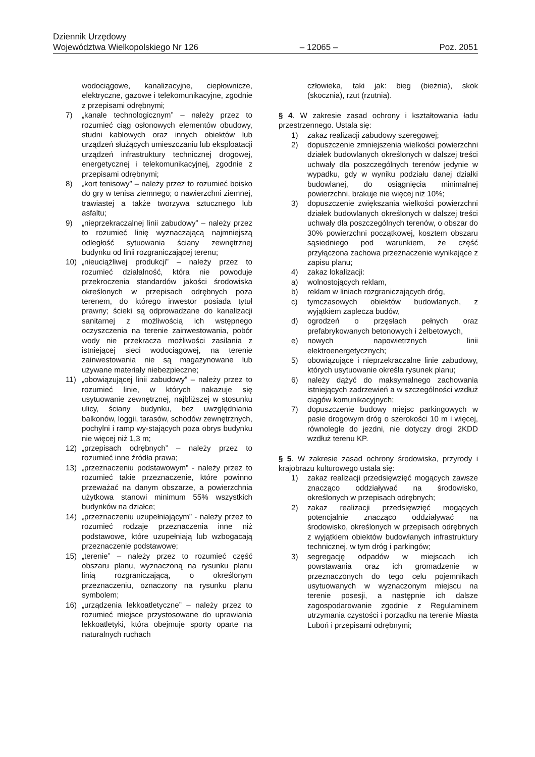Dziennik Urzędowy
Województwa Wielkopolskiego Nr 126 – 12065 – Poz. 2051
wodociągowe, kanalizacyjne, ciepłownicze, elektryczne, gazowe i telekomunikacyjne, zgodnie z przepisami odrębnymi;
7) „kanale technologicznym” – należy przez to rozumieć ciąg osłonowych elementów obudowy, studni kablowych oraz innych obiektów lub urządzeń służących umieszczaniu lub eksploatacji urządzeń infrastruktury technicznej drogowej, energetycznej i telekomunikacyjnej, zgodnie z przepisami odrębnymi;
8) „kort tenisowy” – należy przez to rozumieć boisko do gry w tenisa ziemnego; o nawierzchni ziemnej, trawiastej a także tworzywa sztucznego lub asfaltu;
9) „nieprzekraczalnej linii zabudowy” – należy przez to rozumieć linię wyznaczającą najmniejszą odległość sytuowania ściany zewnętrznej budynku od linii rozgraniczającej terenu;
10) „nieuciążliwej produkcji” – należy przez to rozumieć działalność, która nie powoduje przekroczenia standardów jakości środowiska określonych w przepisach odrębnych poza terenem, do którego inwestor posiada tytuł prawny; ścieki są odprowadzane do kanalizacji sanitarnej z możliwością ich wstępnego oczyszczenia na terenie zainwestowania, pobór wody nie przekracza możliwości zasilania z istniejącej sieci wodociągowej, na terenie zainwestowania nie są magazynowane lub używane materiały niebezpieczne;
11) „obowiązującej linii zabudowy” – należy przez to rozumieć linie, w których nakazuje się usytuowanie zewnętrznej, najbliższej w stosunku ulicy, ściany budynku, bez uwzględniania balkonów, loggii, tarasów, schodów zewnętrznych, pochylni i ramp wy-stających poza obrys budynku nie więcej niż 1,3 m;
12) „przepisach odrębnych” – należy przez to rozumieć inne źródła prawa;
13) „przeznaczeniu podstawowym” - należy przez to rozumieć takie przeznaczenie, które powinno przeważać na danym obszarze, a powierzchnia użytkowa stanowi minimum 55% wszystkich budynków na działce;
14) „przeznaczeniu uzupełniającym” - należy przez to rozumieć rodzaje przeznaczenia inne niż podstawowe, które uzupełniają lub wzbogacają przeznaczenie podstawowe;
15) „terenie” – należy przez to rozumieć część obszaru planu, wyznaczoną na rysunku planu linią rozgraniczającą, o określonym przeznaczeniu, oznaczony na rysunku planu symbolem;
16) „urządzenia lekkoatletyczne” – należy przez to rozumieć miejsce przystosowane do uprawiania lekkoatletyki, która obejmuje sporty oparte na naturalnych ruchach
człowieka, taki jak: bieg (bieżnia), skok (skocznia), rzut (rzutnia).
§ 4. W zakresie zasad ochrony i kształtowania ładu przestrzennego. Ustala się:
1) zakaz realizacji zabudowy szeregowej;
2) dopuszczenie zmniejszenia wielkości powierzchni działek budowlanych określonych w dalszej treści uchwały dla poszczególnych terenów jedynie w wypadku, gdy w wyniku podziału danej działki budowlanej, do osiągnięcia minimalnej powierzchni, brakuje nie więcej niż 10%;
3) dopuszczenie zwiększania wielkości powierzchni działek budowlanych określonych w dalszej treści uchwały dla poszczególnych terenów, o obszar do 30% powierzchni początkowej, kosztem obszaru sąsiedniego pod warunkiem, że część przyłączona zachowa przeznaczenie wynikające z zapisu planu;
4) zakaz lokalizacji:
a) wolnostojących reklam,
b) reklam w liniach rozgraniczających dróg,
c) tymczasowych obiektów budowlanych, z wyjątkiem zaplecza budów,
d) ogrodzeń o przęsłach pełnych oraz prefabrykowanych betonowych i żelbetowych,
e) nowych napowietrznych linii elektroenergetycznych;
5) obowiązujące i nieprzekraczalne linie zabudowy, których usytuowanie określa rysunek planu;
6) należy dążyć do maksymalnego zachowania istniejących zadrzewień a w szczególności wzdłuż ciągów komunikacyjnych;
7) dopuszczenie budowy miejsc parkingowych w pasie drogowym dróg o szerokości 10 m i więcej, równolegle do jezdni, nie dotyczy drogi 2KDD wzdłuż terenu KP.
§ 5. W zakresie zasad ochrony środowiska, przyrody i krajobrazu kulturowego ustala się:
1) zakaz realizacji przedsięwzięć mogących zawsze znacząco oddziaływać na środowisko, określonych w przepisach odrębnych;
2) zakaz realizacji przedsięwzięć mogących potencjalnie znacząco oddziaływać na środowisko, określonych w przepisach odrębnych z wyjątkiem obiektów budowlanych infrastruktury technicznej, w tym dróg i parkingów;
3) segregację odpadów w miejscach ich powstawania oraz ich gromadzenie w przeznaczonych do tego celu pojemnikach usytuowanych w wyznaczonym miejscu na terenie posesji, a następnie ich dalsze zagospodarowanie zgodnie z Regulaminem utrzymania czystości i porządku na terenie Miasta Luboń i przepisami odrębnymi;